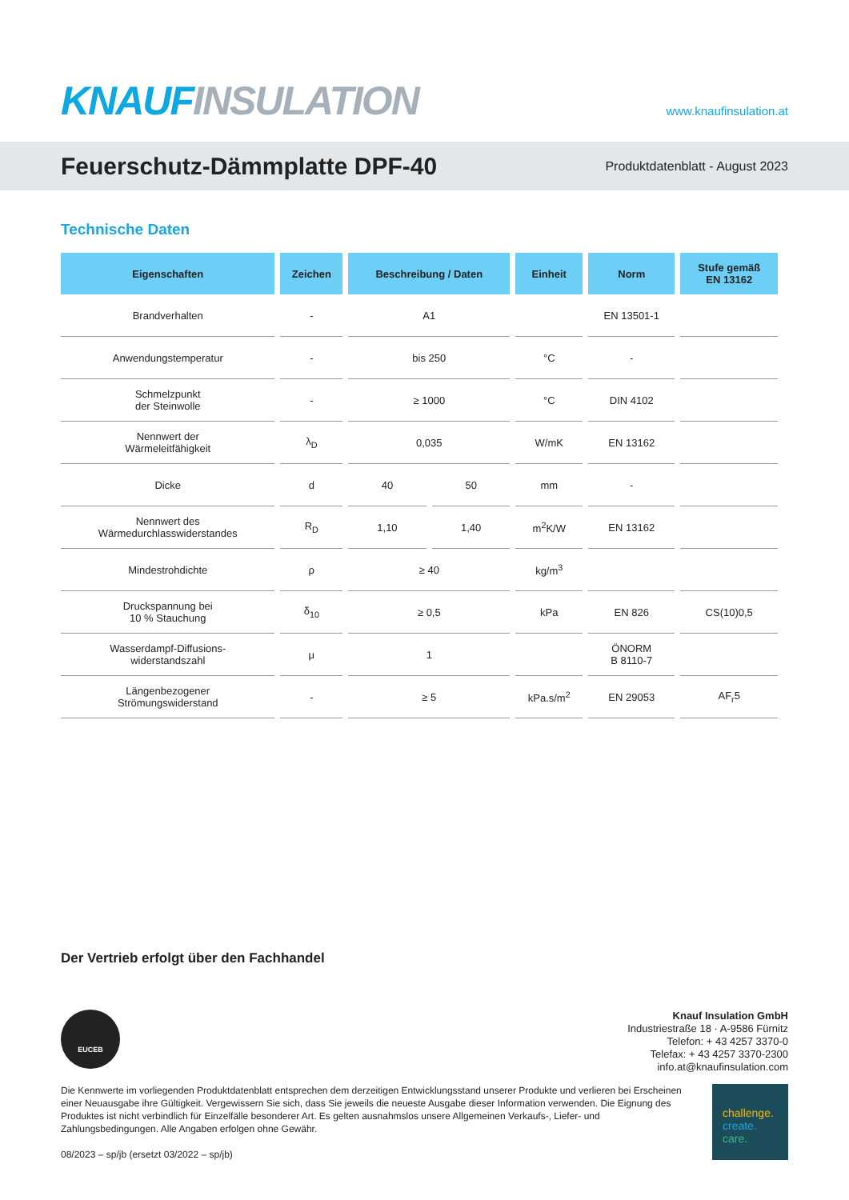KNAUF INSULATION
www.knaufinsulation.at
Feuerschutz-Dämmplatte DPF-40
Produktdatenblatt - August 2023
Technische Daten
| Eigenschaften | Zeichen | Beschreibung / Daten | | Einheit | Norm | Stufe gemäß EN 13162 |
| --- | --- | --- | --- | --- | --- | --- |
| Brandverhalten | - | A1 | | | EN 13501-1 | |
| Anwendungstemperatur | - | bis 250 | | °C | - | |
| Schmelzpunkt der Steinwolle | - | ≥ 1000 | | °C | DIN 4102 | |
| Nennwert der Wärmeleitfähigkeit | λ<sub>D</sub> | 0,035 | | W/mK | EN 13162 | |
| Dicke | d | 40 | 50 | mm | - | |
| Nennwert des Wärmedurchlasswiderstandes | R<sub>D</sub> | 1,10 | 1,40 | m<sup>2</sup>K/W | EN 13162 | |
| Mindestrohdichte | ρ | ≥ 40 | | kg/m<sup>3</sup> | | |
| Druckspannung bei 10 % Stauchung | δ<sub>10</sub> | ≥ 0,5 | | kPa | EN 826 | CS(10)0,5 |
| Wasserdampf-Diffusions- widerstandszahl | μ | 1 | | | ÖNORM B 8110-7 | |
| Längenbezogener Strömungswiderstand | - | ≥ 5 | | kPa.s/m<sup>2</sup> | EN 29053 | AF<sub>r</sub>5 |
Der Vertrieb erfolgt über den Fachhandel
EUCEB
Knauf Insulation GmbH
Industriestraße 18 · A-9586 Fürnitz
Telefon: + 43 4257 3370-0
Telefax: + 43 4257 3370-2300
info.at@knaufinsulation.com
Die Kennwerte im vorliegenden Produktdatenblatt entsprechen dem derzeitigen Entwicklungsstand unserer Produkte und verlieren bei Erscheinen einer Neuausgabe ihre Gültigkeit. Vergewissern Sie sich, dass Sie jeweils die neueste Ausgabe dieser Information verwenden. Die Eignung des Produktes ist nicht verbindlich für Einzelfälle besonderer Art. Es gelten ausnahmslos unsere Allgemeinen Verkaufs-, Liefer- und Zahlungsbedingungen. Alle Angaben erfolgen ohne Gewähr.
08/2023 – sp/jb (ersetzt 03/2022 – sp/jb)
challenge.
create.
care.